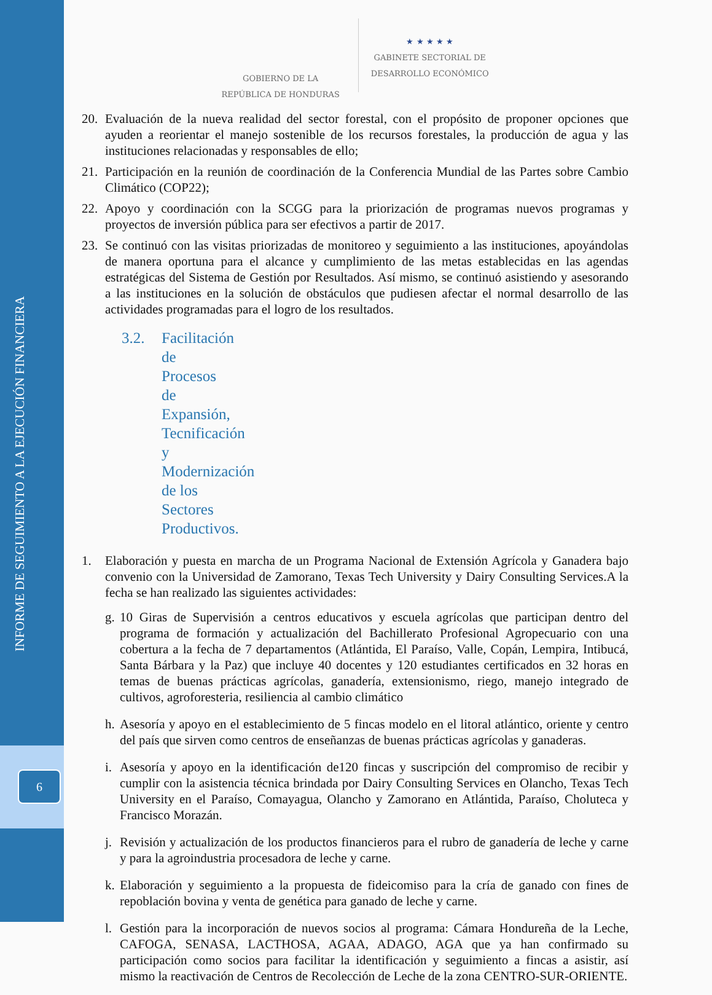INFORME DE SEGUIMIENTO A LA EJECUCIÓN FINANCIERA
6
GOBIERNO DE LA
REPÚBLICA DE HONDURAS
★ ★ ★ ★ ★
GABINETE SECTORIAL DE
DESARROLLO ECONÓMICO
20. Evaluación de la nueva realidad del sector forestal, con el propósito de proponer opciones que ayuden a reorientar el manejo sostenible de los recursos forestales, la producción de agua y las instituciones relacionadas y responsables de ello;
21. Participación en la reunión de coordinación de la Conferencia Mundial de las Partes sobre Cambio Climático (COP22);
22. Apoyo y coordinación con la SCGG para la priorización de programas nuevos programas y proyectos de inversión pública para ser efectivos a partir de 2017.
23. Se continuó con las visitas priorizadas de monitoreo y seguimiento a las instituciones, apoyándolas de manera oportuna para el alcance y cumplimiento de las metas establecidas en las agendas estratégicas del Sistema de Gestión por Resultados. Así mismo, se continuó asistiendo y asesorando a las instituciones en la solución de obstáculos que pudiesen afectar el normal desarrollo de las actividades programadas para el logro de los resultados.
3.2. Facilitación de Procesos de Expansión, Tecnificación y Modernización de los Sectores Productivos.
1. Elaboración y puesta en marcha de un Programa Nacional de Extensión Agrícola y Ganadera bajo convenio con la Universidad de Zamorano, Texas Tech University y Dairy Consulting Services.A la fecha se han realizado las siguientes actividades:
g. 10 Giras de Supervisión a centros educativos y escuela agrícolas que participan dentro del programa de formación y actualización del Bachillerato Profesional Agropecuario con una cobertura a la fecha de 7 departamentos (Atlántida, El Paraíso, Valle, Copán, Lempira, Intibucá, Santa Bárbara y la Paz) que incluye 40 docentes y 120 estudiantes certificados en 32 horas en temas de buenas prácticas agrícolas, ganadería, extensionismo, riego, manejo integrado de cultivos, agroforesteria, resiliencia al cambio climático
h. Asesoría y apoyo en el establecimiento de 5 fincas modelo en el litoral atlántico, oriente y centro del país que sirven como centros de enseñanzas de buenas prácticas agrícolas y ganaderas.
i. Asesoría y apoyo en la identificación de120 fincas y suscripción del compromiso de recibir y cumplir con la asistencia técnica brindada por Dairy Consulting Services en Olancho, Texas Tech University en el Paraíso, Comayagua, Olancho y Zamorano en Atlántida, Paraíso, Choluteca y Francisco Morazán.
j. Revisión y actualización de los productos financieros para el rubro de ganadería de leche y carne y para la agroindustria procesadora de leche y carne.
k. Elaboración y seguimiento a la propuesta de fideicomiso para la cría de ganado con fines de repoblación bovina y venta de genética para ganado de leche y carne.
l. Gestión para la incorporación de nuevos socios al programa: Cámara Hondureña de la Leche, CAFOGA, SENASA, LACTHOSA, AGAA, ADAGO, AGA que ya han confirmado su participación como socios para facilitar la identificación y seguimiento a fincas a asistir, así mismo la reactivación de Centros de Recolección de Leche de la zona CENTRO-SUR-ORIENTE.